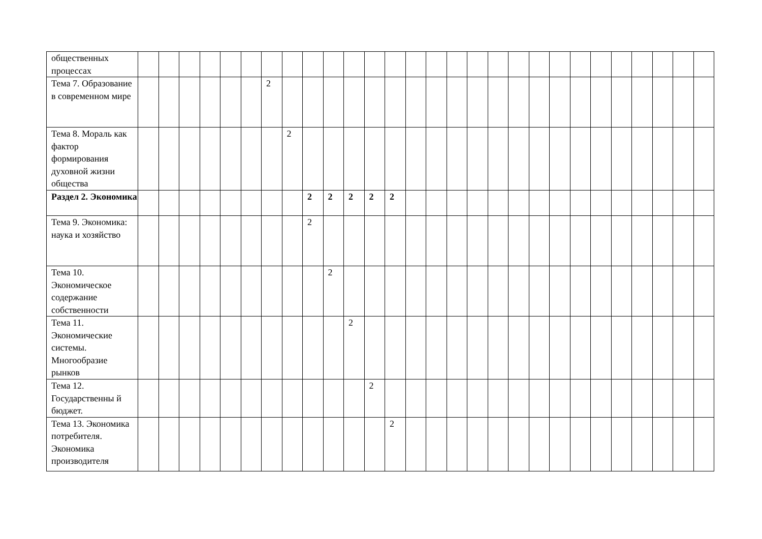| общественных процессах | | | | | | | | | | | | | | | | | | | | | | | | | | | | |
| Тема 7. Образование в современном мире | | | | | | | 2 | | | | | | | | | | | | | | | | | | | | | |
| Тема 8. Мораль как фактор формирования духовной жизни общества | | | | | | | | 2 | | | | | | | | | | | | | | | | | | | | |
| Раздел 2. Экономика | | | | | | | | | 2 | 2 | 2 | 2 | 2 | | | | | | | | | | | | | | | |
| Тема 9. Экономика: наука и хозяйство | | | | | | | | | 2 | | | | | | | | | | | | | | | | | | | |
| Тема 10. Экономическое содержание собственности | | | | | | | | | | 2 | | | | | | | | | | | | | | | | | | |
| Тема 11. Экономические системы. Многообразие рынков | | | | | | | | | | | 2 | | | | | | | | | | | | | | | | | |
| Тема 12. Государственны й бюджет. | | | | | | | | | | | | 2 | | | | | | | | | | | | | | | | |
| Тема 13. Экономика потребителя. Экономика производителя | | | | | | | | | | | | | 2 | | | | | | | | | | | | | | | |